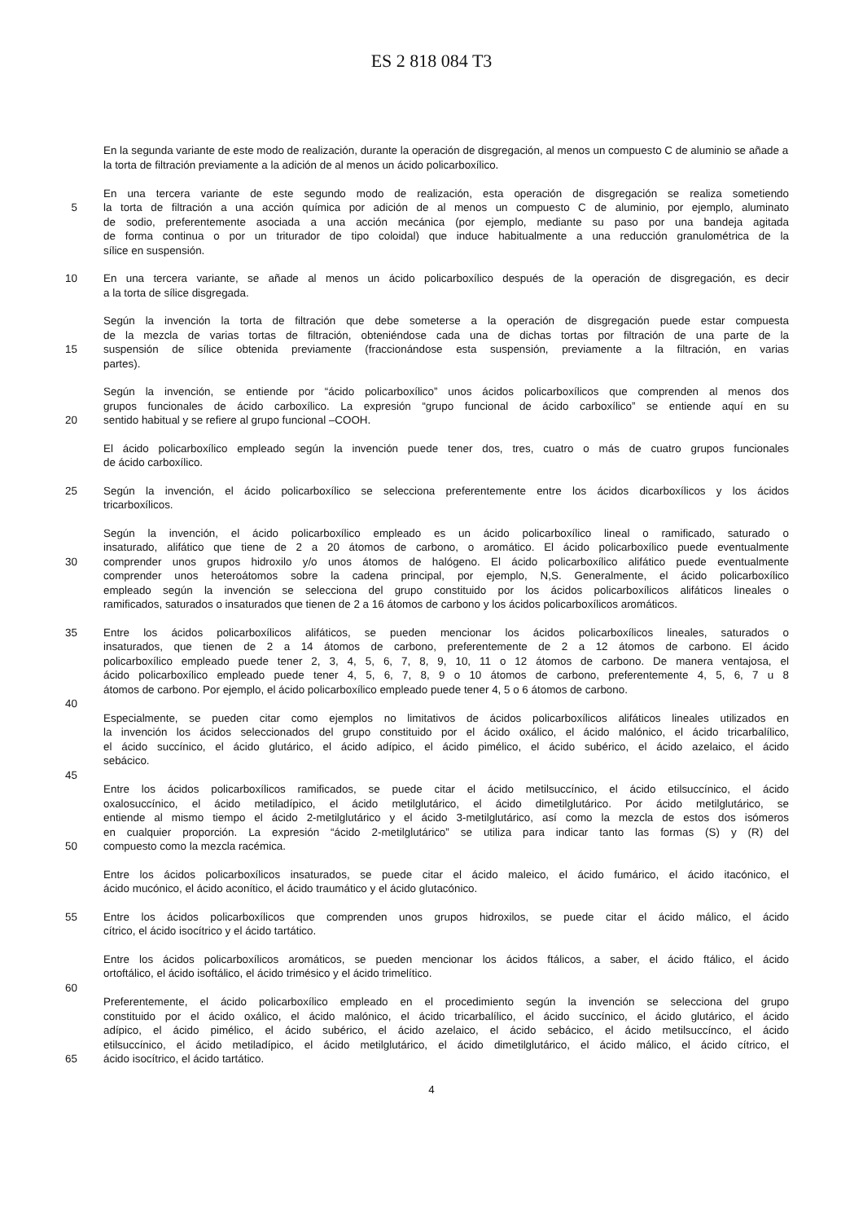ES 2 818 084 T3
En la segunda variante de este modo de realización, durante la operación de disgregación, al menos un compuesto C de aluminio se añade a la torta de filtración previamente a la adición de al menos un ácido policarboxílico.
En una tercera variante de este segundo modo de realización, esta operación de disgregación se realiza sometiendo
5 la torta de filtración a una acción química por adición de al menos un compuesto C de aluminio, por ejemplo, aluminato
de sodio, preferentemente asociada a una acción mecánica (por ejemplo, mediante su paso por una bandeja agitada
de forma continua o por un triturador de tipo coloidal) que induce habitualmente a una reducción granulométrica de la
sílice en suspensión.
10 En una tercera variante, se añade al menos un ácido policarboxílico después de la operación de disgregación, es decir
a la torta de sílice disgregada.
Según la invención la torta de filtración que debe someterse a la operación de disgregación puede estar compuesta
de la mezcla de varias tortas de filtración, obteniéndose cada una de dichas tortas por filtración de una parte de la
15 suspensión de sílice obtenida previamente (fraccionándose esta suspensión, previamente a la filtración, en varias
partes).
Según la invención, se entiende por “ácido policarboxílico” unos ácidos policarboxílicos que comprenden al menos dos
grupos funcionales de ácido carboxílico. La expresión “grupo funcional de ácido carboxílico” se entiende aquí en su
20 sentido habitual y se refiere al grupo funcional –COOH.
El ácido policarboxílico empleado según la invención puede tener dos, tres, cuatro o más de cuatro grupos funcionales
de ácido carboxílico.
25 Según la invención, el ácido policarboxílico se selecciona preferentemente entre los ácidos dicarboxílicos y los ácidos
tricarboxílicos.
Según la invención, el ácido policarboxílico empleado es un ácido policarboxílico lineal o ramificado, saturado o
insaturado, alifático que tiene de 2 a 20 átomos de carbono, o aromático. El ácido policarboxílico puede eventualmente
30 comprender unos grupos hidroxilo y/o unos átomos de halógeno. El ácido policarboxílico alifático puede eventualmente
comprender unos heteroátomos sobre la cadena principal, por ejemplo, N,S. Generalmente, el ácido policarboxílico
empleado según la invención se selecciona del grupo constituido por los ácidos policarboxílicos alifáticos lineales o
ramificados, saturados o insaturados que tienen de 2 a 16 átomos de carbono y los ácidos policarboxílicos aromáticos.
35 Entre los ácidos policarboxílicos alifáticos, se pueden mencionar los ácidos policarboxílicos lineales, saturados o
insaturados, que tienen de 2 a 14 átomos de carbono, preferentemente de 2 a 12 átomos de carbono. El ácido
policarboxílico empleado puede tener 2, 3, 4, 5, 6, 7, 8, 9, 10, 11 o 12 átomos de carbono. De manera ventajosa, el
ácido policarboxílico empleado puede tener 4, 5, 6, 7, 8, 9 o 10 átomos de carbono, preferentemente 4, 5, 6, 7 u 8
átomos de carbono. Por ejemplo, el ácido policarboxílico empleado puede tener 4, 5 o 6 átomos de carbono.
40
Especialmente, se pueden citar como ejemplos no limitativos de ácidos policarboxílicos alifáticos lineales utilizados en
la invención los ácidos seleccionados del grupo constituido por el ácido oxálico, el ácido malónico, el ácido tricarbalílico,
el ácido succínico, el ácido glutárico, el ácido adípico, el ácido pimélico, el ácido subérico, el ácido azelaico, el ácido
sebácico.
45
Entre los ácidos policarboxílicos ramificados, se puede citar el ácido metilsuccínico, el ácido etilsuccínico, el ácido
oxalosuccínico, el ácido metiladípico, el ácido metilglutárico, el ácido dimetilglutárico. Por ácido metilglutárico, se
entiende al mismo tiempo el ácido 2-metilglutárico y el ácido 3-metilglutárico, así como la mezcla de estos dos isómeros
en cualquier proporción. La expresión “ácido 2-metilglutárico” se utiliza para indicar tanto las formas (S) y (R) del
50 compuesto como la mezcla racémica.
Entre los ácidos policarboxílicos insaturados, se puede citar el ácido maleico, el ácido fumárico, el ácido itacónico, el
ácido mucónico, el ácido aconítico, el ácido traumático y el ácido glutacónico.
55 Entre los ácidos policarboxílicos que comprenden unos grupos hidroxilos, se puede citar el ácido málico, el ácido
cítrico, el ácido isocítrico y el ácido tartático.
Entre los ácidos policarboxílicos aromáticos, se pueden mencionar los ácidos ftálicos, a saber, el ácido ftálico, el ácido
ortoftálico, el ácido isoftálico, el ácido trimésico y el ácido trimelítico.
60
Preferentemente, el ácido policarboxílico empleado en el procedimiento según la invención se selecciona del grupo
constituido por el ácido oxálico, el ácido malónico, el ácido tricarbalílico, el ácido succínico, el ácido glutárico, el ácido
adípico, el ácido pimélico, el ácido subérico, el ácido azelaico, el ácido sebácico, el ácido metilsuccínco, el ácido
etilsuccínico, el ácido metiladípico, el ácido metilglutárico, el ácido dimetilglutárico, el ácido málico, el ácido cítrico, el
65 ácido isocítrico, el ácido tartático.
4